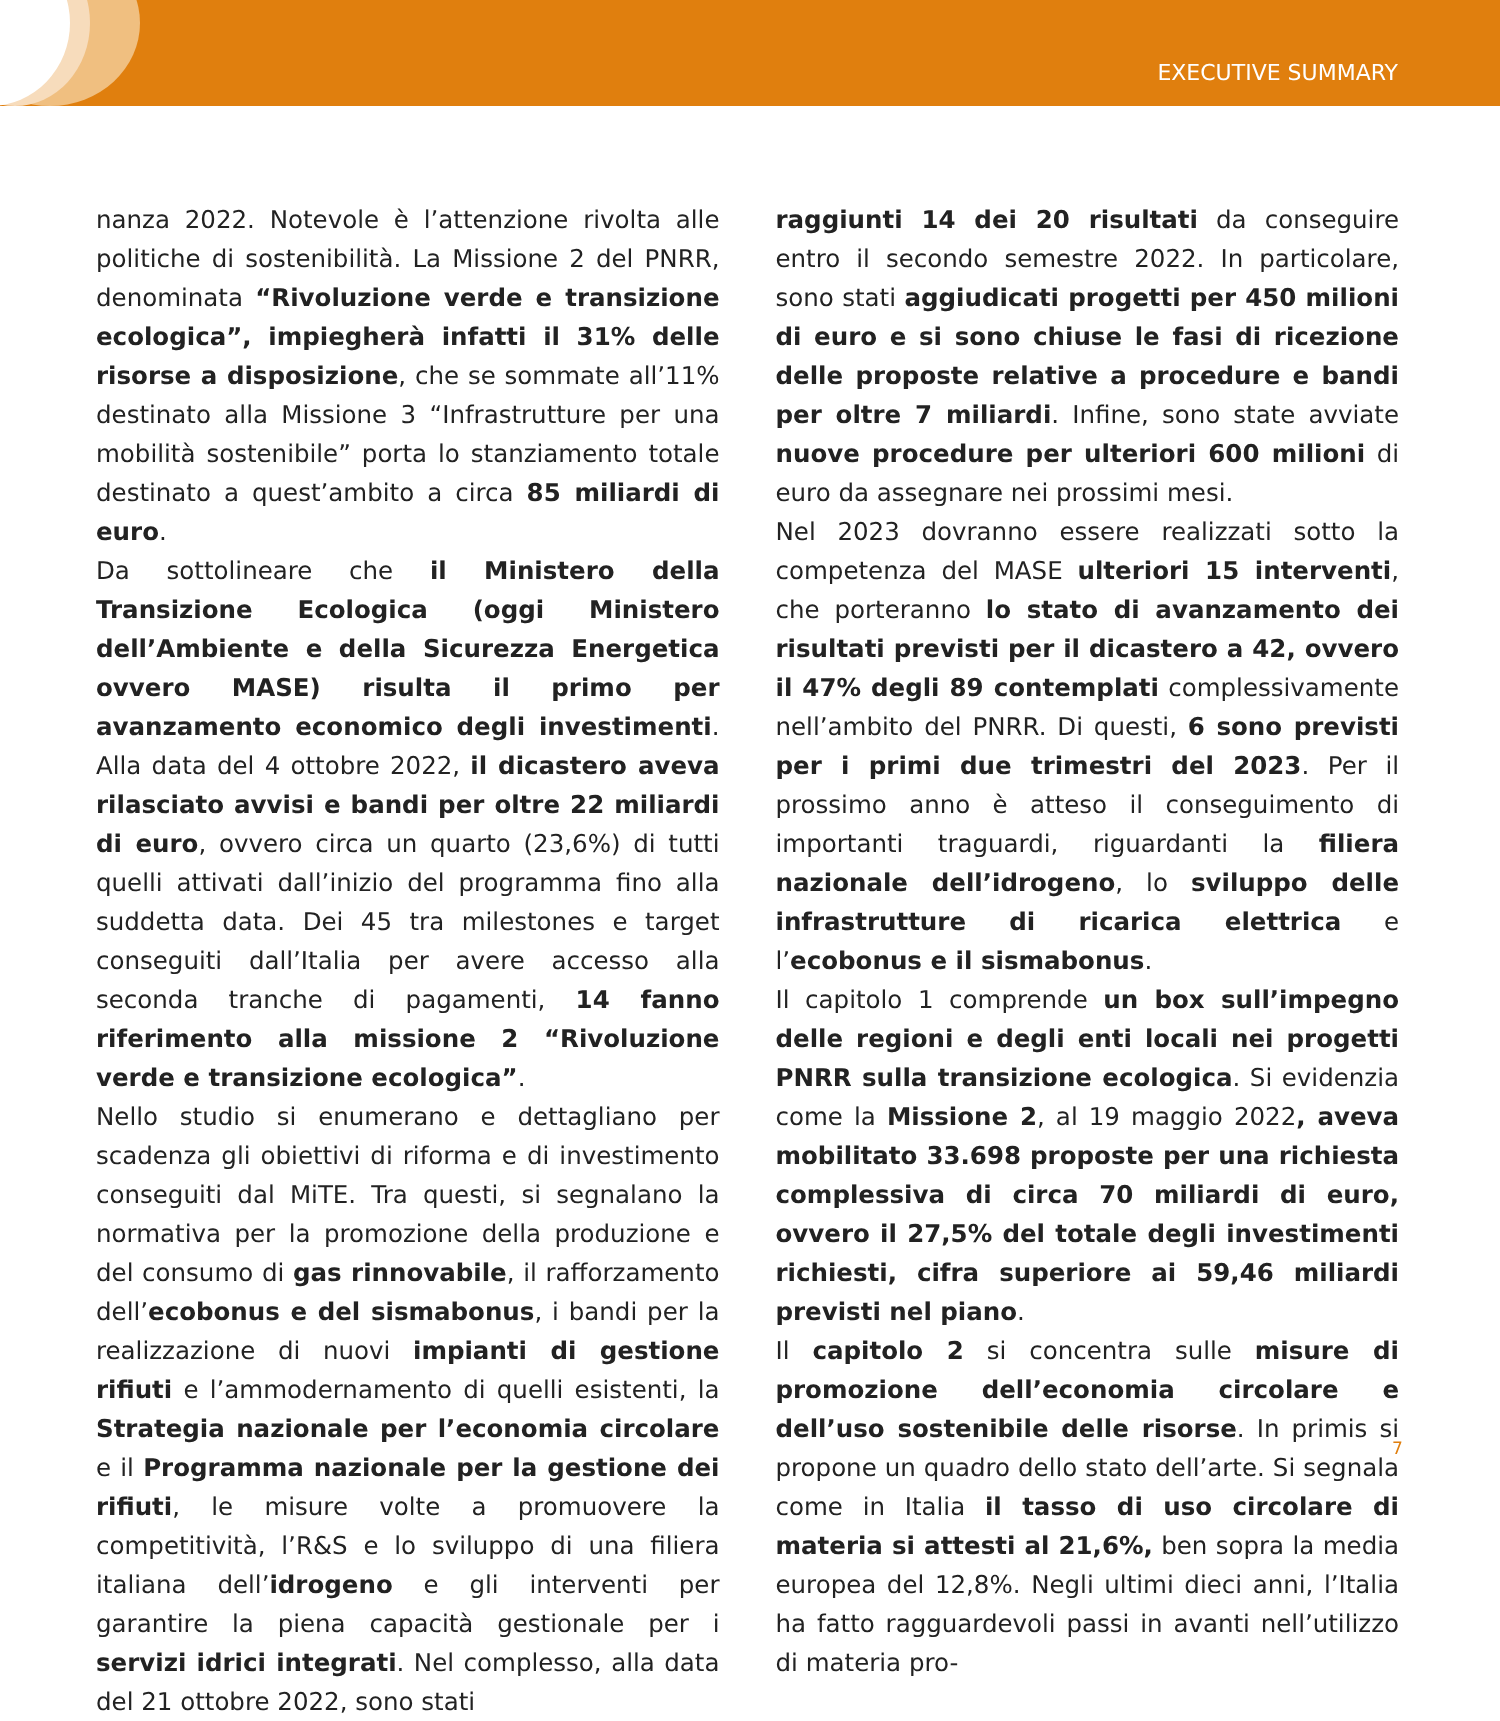EXECUTIVE SUMMARY
nanza 2022. Notevole è l’attenzione rivolta alle politiche di sostenibilità. La Missione 2 del PNRR, denominata “Rivoluzione verde e transizione ecologica”, impiegherà infatti il 31% delle risorse a disposizione, che se sommate all’11% destinato alla Missione 3 “Infrastrutture per una mobilità sostenibile” porta lo stanziamento totale destinato a quest’ambito a circa 85 miliardi di euro.
Da sottolineare che il Ministero della Transizione Ecologica (oggi Ministero dell’Ambiente e della Sicurezza Energetica ovvero MASE) risulta il primo per avanzamento economico degli investimenti. Alla data del 4 ottobre 2022, il dicastero aveva rilasciato avvisi e bandi per oltre 22 miliardi di euro, ovvero circa un quarto (23,6%) di tutti quelli attivati dall’inizio del programma fino alla suddetta data. Dei 45 tra milestones e target conseguiti dall’Italia per avere accesso alla seconda tranche di pagamenti, 14 fanno riferimento alla missione 2 “Rivoluzione verde e transizione ecologica”.
Nello studio si enumerano e dettagliano per scadenza gli obiettivi di riforma e di investimento conseguiti dal MiTE. Tra questi, si segnalano la normativa per la promozione della produzione e del consumo di gas rinnovabile, il rafforzamento dell’ecobonus e del sismabonus, i bandi per la realizzazione di nuovi impianti di gestione rifiuti e l’ammodernamento di quelli esistenti, la Strategia nazionale per l’economia circolare e il Programma nazionale per la gestione dei rifiuti, le misure volte a promuovere la competitività, l’R&S e lo sviluppo di una filiera italiana dell’idrogeno e gli interventi per garantire la piena capacità gestionale per i servizi idrici integrati. Nel complesso, alla data del 21 ottobre 2022, sono stati
raggiunti 14 dei 20 risultati da conseguire entro il secondo semestre 2022. In particolare, sono stati aggiudicati progetti per 450 milioni di euro e si sono chiuse le fasi di ricezione delle proposte relative a procedure e bandi per oltre 7 miliardi. Infine, sono state avviate nuove procedure per ulteriori 600 milioni di euro da assegnare nei prossimi mesi.
Nel 2023 dovranno essere realizzati sotto la competenza del MASE ulteriori 15 interventi, che porteranno lo stato di avanzamento dei risultati previsti per il dicastero a 42, ovvero il 47% degli 89 contemplati complessivamente nell’ambito del PNRR. Di questi, 6 sono previsti per i primi due trimestri del 2023. Per il prossimo anno è atteso il conseguimento di importanti traguardi, riguardanti la filiera nazionale dell’idrogeno, lo sviluppo delle infrastrutture di ricarica elettrica e l’ecobonus e il sismabonus.
Il capitolo 1 comprende un box sull’impegno delle regioni e degli enti locali nei progetti PNRR sulla transizione ecologica. Si evidenzia come la Missione 2, al 19 maggio 2022, aveva mobilitato 33.698 proposte per una richiesta complessiva di circa 70 miliardi di euro, ovvero il 27,5% del totale degli investimenti richiesti, cifra superiore ai 59,46 miliardi previsti nel piano.
Il capitolo 2 si concentra sulle misure di promozione dell’economia circolare e dell’uso sostenibile delle risorse. In primis si propone un quadro dello stato dell’arte. Si segnala come in Italia il tasso di uso circolare di materia si attesti al 21,6%, ben sopra la media europea del 12,8%. Negli ultimi dieci anni, l’Italia ha fatto ragguardevoli passi in avanti nell’utilizzo di materia pro-
7